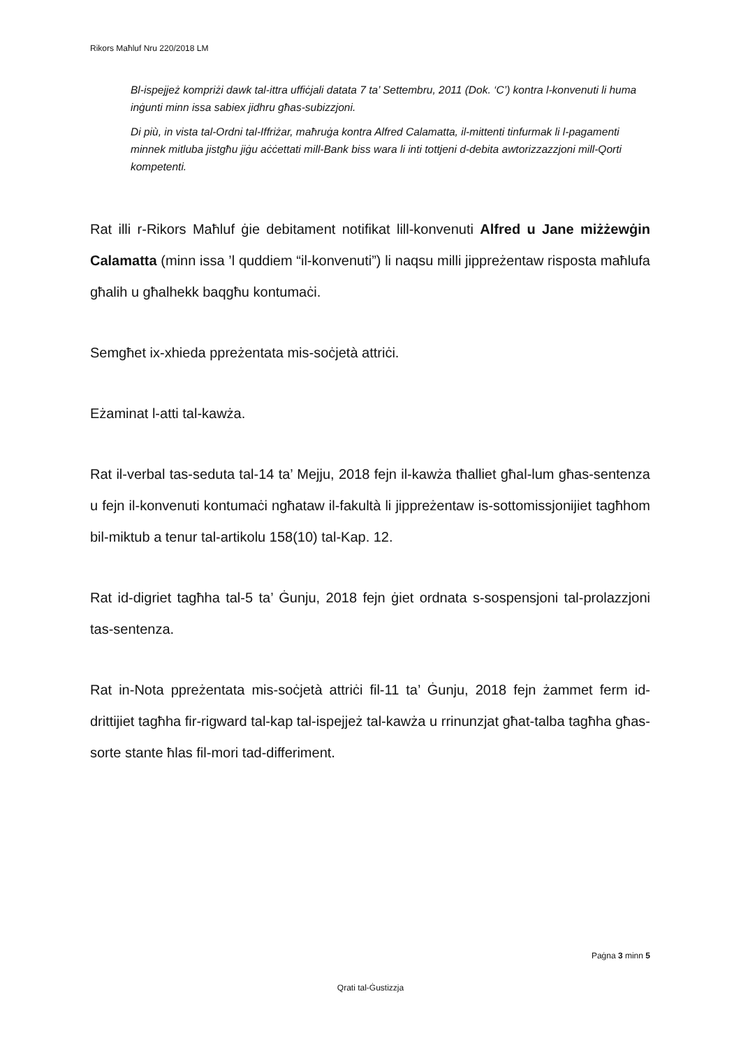Rikors Maħluf Nru 220/2018 LM
Bl-ispejjeż kompriżi dawk tal-ittra uffiċjali datata 7 ta’ Settembru, 2011 (Dok. ‘C’) kontra l-konvenuti li huma inġunti minn issa sabiex jidhru għas-subizzjoni.
Di più, in vista tal-Ordni tal-Iffriżar, maħruġa kontra Alfred Calamatta, il-mittenti tinfurmak li l-pagamenti minnek mitluba jistgħu jiġu aċċettati mill-Bank biss wara li inti tottjeni d-debita awtorizzazzjoni mill-Qorti kompetenti.
Rat illi r-Rikors Maħluf ġie debitament notifikat lill-konvenuti Alfred u Jane miżżewġin Calamatta (minn issa ’l quddiem “il-konvenuti”) li naqsu milli jippreżentaw risposta maħlufa għalih u għalhekk baqgħu kontumaċi.
Semgħet ix-xhieda ppreżentata mis-soċjetà attriċi.
Eżaminat l-atti tal-kawża.
Rat il-verbal tas-seduta tal-14 ta’ Mejju, 2018 fejn il-kawża tħalliet għal-lum għas-sentenza u fejn il-konvenuti kontumaċi ngħataw il-fakultà li jippreżentaw is-sottomissjonijiet tagħhom bil-miktub a tenur tal-artikolu 158(10) tal-Kap. 12.
Rat id-digriet tagħha tal-5 ta’ Ġunju, 2018 fejn ġiet ordnata s-sospensjoni tal-prolazzjoni tas-sentenza.
Rat in-Nota ppreżentata mis-soċjetà attriċi fil-11 ta’ Ġunju, 2018 fejn żammet ferm id-drittijiet tagħha fir-rigward tal-kap tal-ispejjeż tal-kawża u rrinunzjat għat-talba tagħha għas-sorte stante ħlas fil-mori tad-differiment.
Paġna 3 minn 5
Qrati tal-Ġustizzja